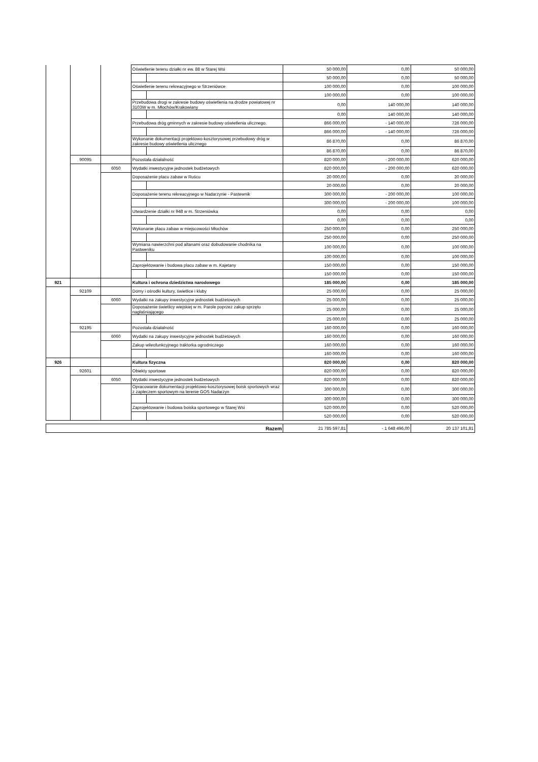| | | | Oświetlenie terenu działki nr ew. 88 w Starej Wsi | | 50 000,00 | 0,00 | 50 000,00 |
| | | | | | 50 000,00 | 0,00 | 50 000,00 |
| | | | Oświetlenie terenu rekreacyjnego w Strzeniówce | | 100 000,00 | 0,00 | 100 000,00 |
| | | | | | 100 000,00 | 0,00 | 100 000,00 |
| | | | Przebudowa drogi w zakresie budowy oświetlenia na drodze powiatowej nr 3103W w m. Młochów/Krakowiany | | 0,00 | 140 000,00 | 140 000,00 |
| | | | | | 0,00 | 140 000,00 | 140 000,00 |
| | | | Przebudowa dróg gminnych w zakresie budowy oświetlenia ulicznego. | | 866 000,00 | - 140 000,00 | 726 000,00 |
| | | | | | 866 000,00 | - 140 000,00 | 726 000,00 |
| | | | Wykonanie dokumentacji projektowo-kosztorysowej przebudowy dróg w zakresie budowy oświetlenia ulicznego | | 86 870,00 | 0,00 | 86 870,00 |
| | | | | | 86 870,00 | 0,00 | 86 870,00 |
| | 90095 | | Pozostała działalność | | 820 000,00 | - 200 000,00 | 620 000,00 |
| | | 6050 | Wydatki inwestycyjne jednostek budżetowych | | 820 000,00 | - 200 000,00 | 620 000,00 |
| | | | Doposażenie placu zabaw w Ruścu | | 20 000,00 | 0,00 | 20 000,00 |
| | | | | | 20 000,00 | 0,00 | 20 000,00 |
| | | | Doposażenie terenu rekreacyjnego w Nadarzynie - Pastewnik | | 300 000,00 | - 200 000,00 | 100 000,00 |
| | | | | | 300 000,00 | - 200 000,00 | 100 000,00 |
| | | | Utwardzenie działki nr 948 w m. Strzeniówka | | 0,00 | 0,00 | 0,00 |
| | | | | | 0,00 | 0,00 | 0,00 |
| | | | Wykonanie placu zabaw w miejscowości Młochów | | 250 000,00 | 0,00 | 250 000,00 |
| | | | | | 250 000,00 | 0,00 | 250 000,00 |
| | | | Wymiana nawierzchni pod altanami oraz dobudowanie chodnika na Pastweniku | | 100 000,00 | 0,00 | 100 000,00 |
| | | | | | 100 000,00 | 0,00 | 100 000,00 |
| | | | Zaprojektowanie i budowa placu zabaw w m. Kajetany | | 150 000,00 | 0,00 | 150 000,00 |
| | | | | | 150 000,00 | 0,00 | 150 000,00 |
| 921 | | | Kultura i ochrona dziedzictwa narodowego | | 185 000,00 | 0,00 | 185 000,00 |
| | 92109 | | Domy i ośrodki kultury, świetlice i kluby | | 25 000,00 | 0,00 | 25 000,00 |
| | | 6060 | Wydatki na zakupy inwestycyjne jednostek budżetowych | | 25 000,00 | 0,00 | 25 000,00 |
| | | | Doposażenie świetlicy wiejskiej w m. Parole poprzez zakup sprzętu nagłaśniającego | | 25 000,00 | 0,00 | 25 000,00 |
| | | | | | 25 000,00 | 0,00 | 25 000,00 |
| | 92195 | | Pozostała działalność | | 160 000,00 | 0,00 | 160 000,00 |
| | | 6060 | Wydatki na zakupy inwestycyjne jednostek budżetowych | | 160 000,00 | 0,00 | 160 000,00 |
| | | | Zakup wileofunkcyjnego traktorka ogrodniczego | | 160 000,00 | 0,00 | 160 000,00 |
| | | | | | 160 000,00 | 0,00 | 160 000,00 |
| 926 | | | Kultura fizyczna | | 820 000,00 | 0,00 | 820 000,00 |
| | 92601 | | Obiekty sportowe | | 820 000,00 | 0,00 | 820 000,00 |
| | | 6050 | Wydatki inwestycyjne jednostek budżetowych | | 820 000,00 | 0,00 | 820 000,00 |
| | | | Opracowanie dokumentacji projektowo-kosztorysowej boisk sportowych wraz z zapleczem sportowym na terenie GOS Nadarzyn | | 300 000,00 | 0,00 | 300 000,00 |
| | | | | | 300 000,00 | 0,00 | 300 000,00 |
| | | | Zaprojektowanie i budowa boiska sportowego w Starej Wsi | | 520 000,00 | 0,00 | 520 000,00 |
| | | | | | 520 000,00 | 0,00 | 520 000,00 |
| Razem | | | | | 21 785 597,81 | - 1 648 496,00 | 20 137 101,81 |